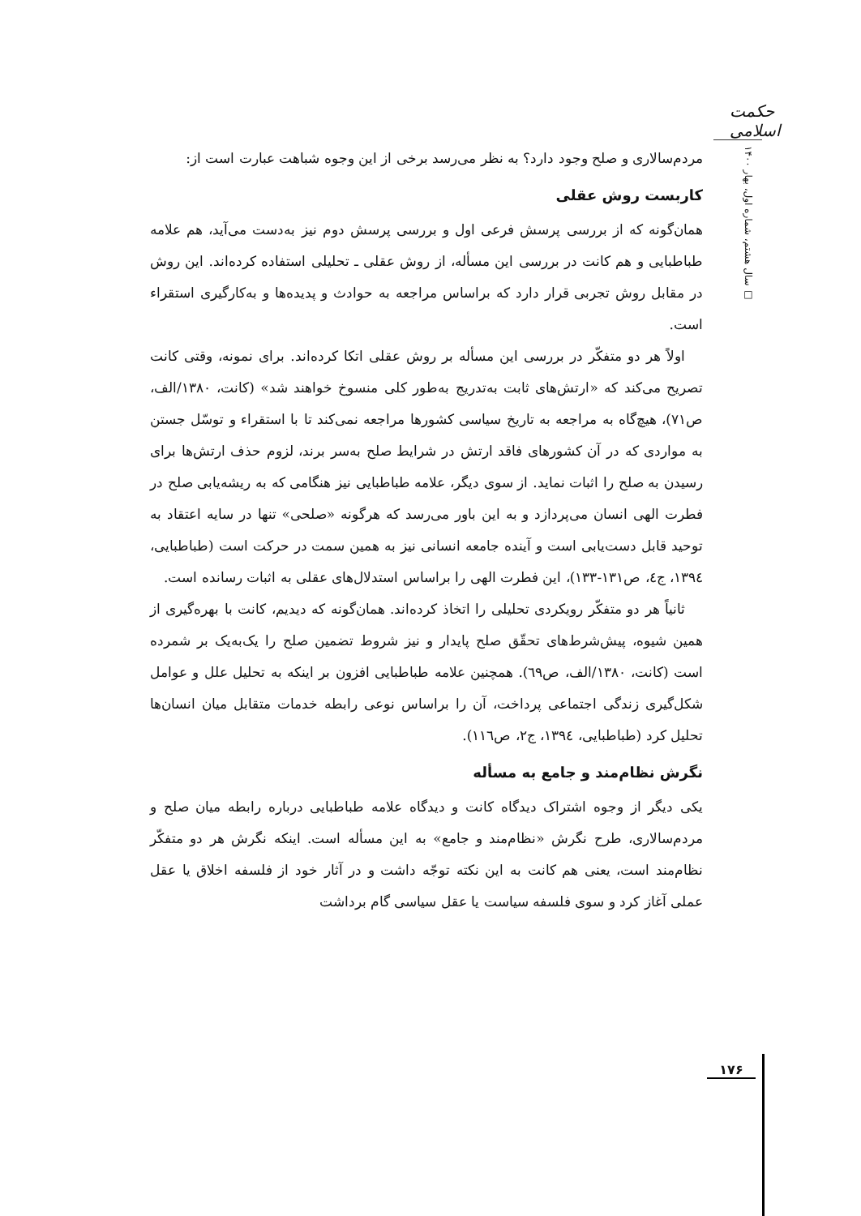حکمت اسلامی
سال هشتم، شماره اول، بهار ۱۴۰۰ □
مردم‌سالاری و صلح وجود دارد؟ به نظر می‌رسد برخی از این وجوه شباهت عبارت است از:
کاربست روش عقلی
همان‌گونه که از بررسی پرسش فرعی اول و بررسی پرسش دوم نیز به‌دست می‌آید، هم علامه طباطبایی و هم کانت در بررسی این مسأله، از روش عقلی ـ تحلیلی استفاده کرده‌اند. این روش در مقابل روش تجربی قرار دارد که براساس مراجعه به حوادث و پدیده‌ها و به‌کارگیری استقراء است.
اولاً هر دو متفکّر در بررسی این مسأله بر روش عقلی اتکا کرده‌اند. برای نمونه، وقتی کانت تصریح می‌کند که «ارتش‌های ثابت به‌تدریج به‌طور کلی منسوخ خواهند شد» (کانت، ۱۳۸۰/الف، ص۷۱)، هیچ‌گاه به مراجعه به تاریخ سیاسی کشورها مراجعه نمی‌کند تا با استقراء و توسّل جستن به مواردی که در آن کشورهای فاقد ارتش در شرایط صلح به‌سر برند، لزوم حذف ارتش‌ها برای رسیدن به صلح را اثبات نماید. از سوی دیگر، علامه طباطبایی نیز هنگامی که به ریشه‌یابی صلح در فطرت الهی انسان می‌پردازد و به این باور می‌رسد که هرگونه «صلحی» تنها در سایه اعتقاد به توحید قابل دست‌یابی است و آینده جامعه انسانی نیز به همین سمت در حرکت است (طباطبایی، ۱۳۹٤، ج٤، ص۱۳۱-۱۳۳)، این فطرت الهی را براساس استدلال‌های عقلی به اثبات رسانده است.
ثانیاً هر دو متفکّر رویکردی تحلیلی را اتخاذ کرده‌اند. همان‌گونه که دیدیم، کانت با بهره‌گیری از همین شیوه، پیش‌شرط‌های تحقّق صلح پایدار و نیز شروط تضمین صلح را یک‌به‌یک بر شمرده است (کانت، ۱۳۸۰/الف، ص٦۹). همچنین علامه طباطبایی افزون بر اینکه به تحلیل علل و عوامل شکل‌گیری زندگی اجتماعی پرداخت، آن را براساس نوعی رابطه خدمات متقابل میان انسان‌ها تحلیل کرد (طباطبایی، ۱۳۹٤، ج۲، ص۱۱٦).
نگرش نظام‌مند و جامع به مسأله
یکی دیگر از وجوه اشتراک دیدگاه کانت و دیدگاه علامه طباطبایی درباره رابطه میان صلح و مردم‌سالاری، طرح نگرش «نظام‌مند و جامع» به این مسأله است. اینکه نگرش هر دو متفکّر نظام‌مند است، یعنی هم کانت به این نکته توجّه داشت و در آثار خود از فلسفه اخلاق یا عقل عملی آغاز کرد و سوی فلسفه سیاست یا عقل سیاسی گام برداشت
۱۷۶